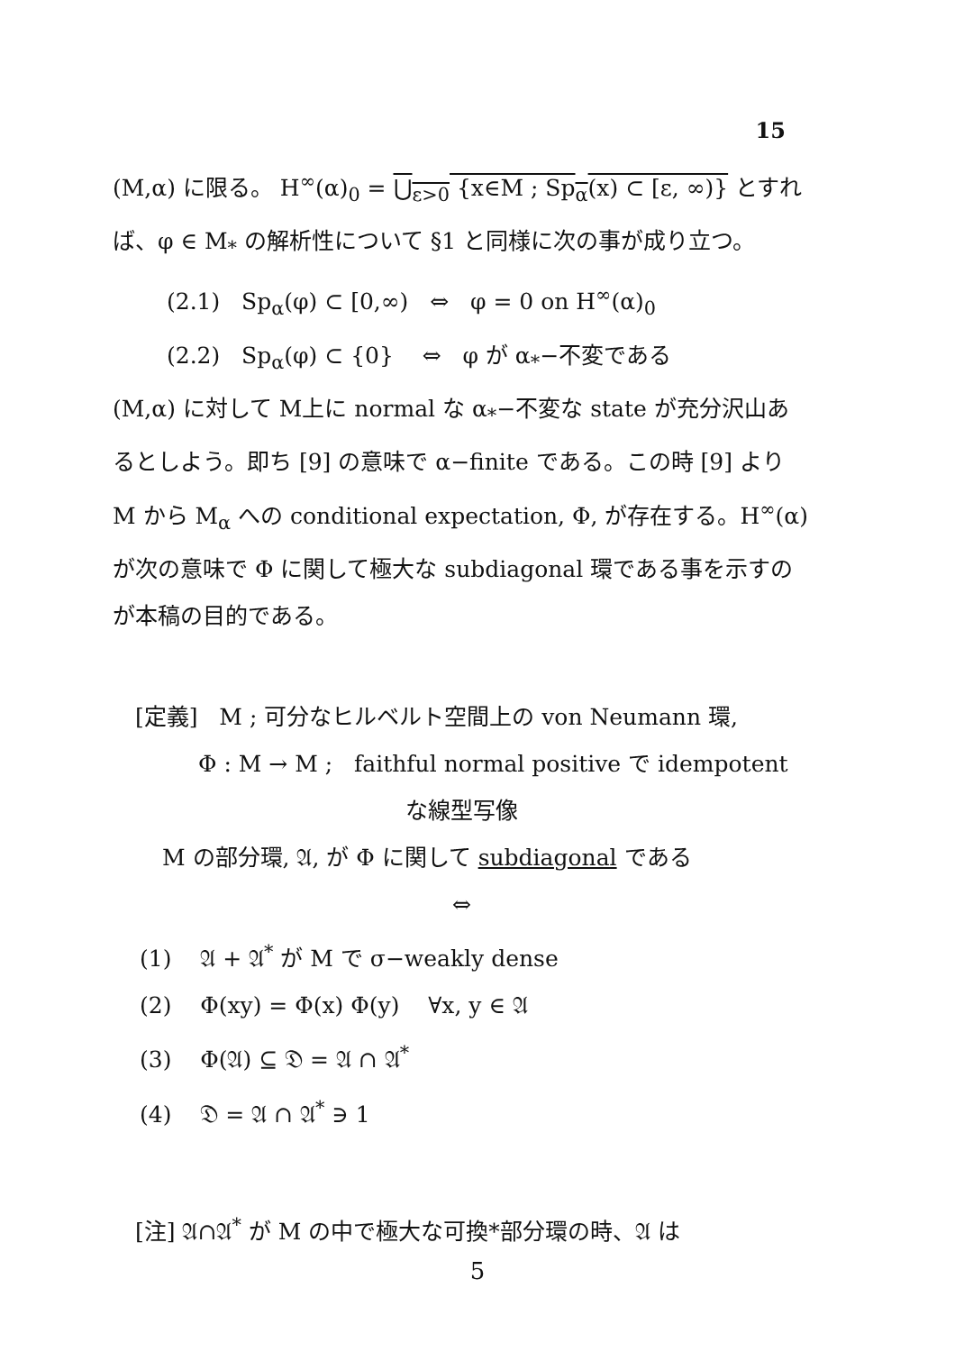15
(M,α) に限る。 H<sup>∞</sup>(α)<sub>0</sub> = ⋃<sub>ε>0</sub> {x∈M ; Sp<sub>α</sub>(x) ⊂ [ε, ∞)} とすれ
ば、φ ∈ M<sub>*</sub> の解析性について §1 と同様に次の事が成り立つ。
(2.1) Sp<sub>α</sub>(φ) ⊂ [0,∞) ⇔ φ = 0 on H<sup>∞</sup>(α)<sub>0</sub>
(2.2) Sp<sub>α</sub>(φ) ⊂ {0} ⇔ φ が α<sub>*</sub>−不変である
(M,α) に対して M上に normal な α<sub>*</sub>−不変な state が充分沢山あるとしよう。即ち [9] の意味で α−finite である。この時 [9] より M から M<sub>α</sub> への conditional expectation, Φ, が存在する。H<sup>∞</sup>(α) が次の意味で Φ に関して極大な subdiagonal 環である事を示すのが本稿の目的である。
[定義] M ; 可分なヒルベルト空間上の von Neumann 環,
Φ : M → M ; faithful normal positive で idempotent
な線型写像
M の部分環, 𝔄, が Φ に関して subdiagonal である
⇔
(1) 𝔄 + 𝔄<sup>*</sup> が M で σ−weakly dense
(2) Φ(xy) = Φ(x) Φ(y) ∀x, y ∈ 𝔄
(3) Φ(𝔄) ⊆ 𝔇 = 𝔄 ∩ 𝔄<sup>*</sup>
(4) 𝔇 = 𝔄 ∩ 𝔄<sup>*</sup> ∋ 1
[注] 𝔄∩𝔄<sup>*</sup> が M の中で極大な可換*部分環の時、𝔄 は
5